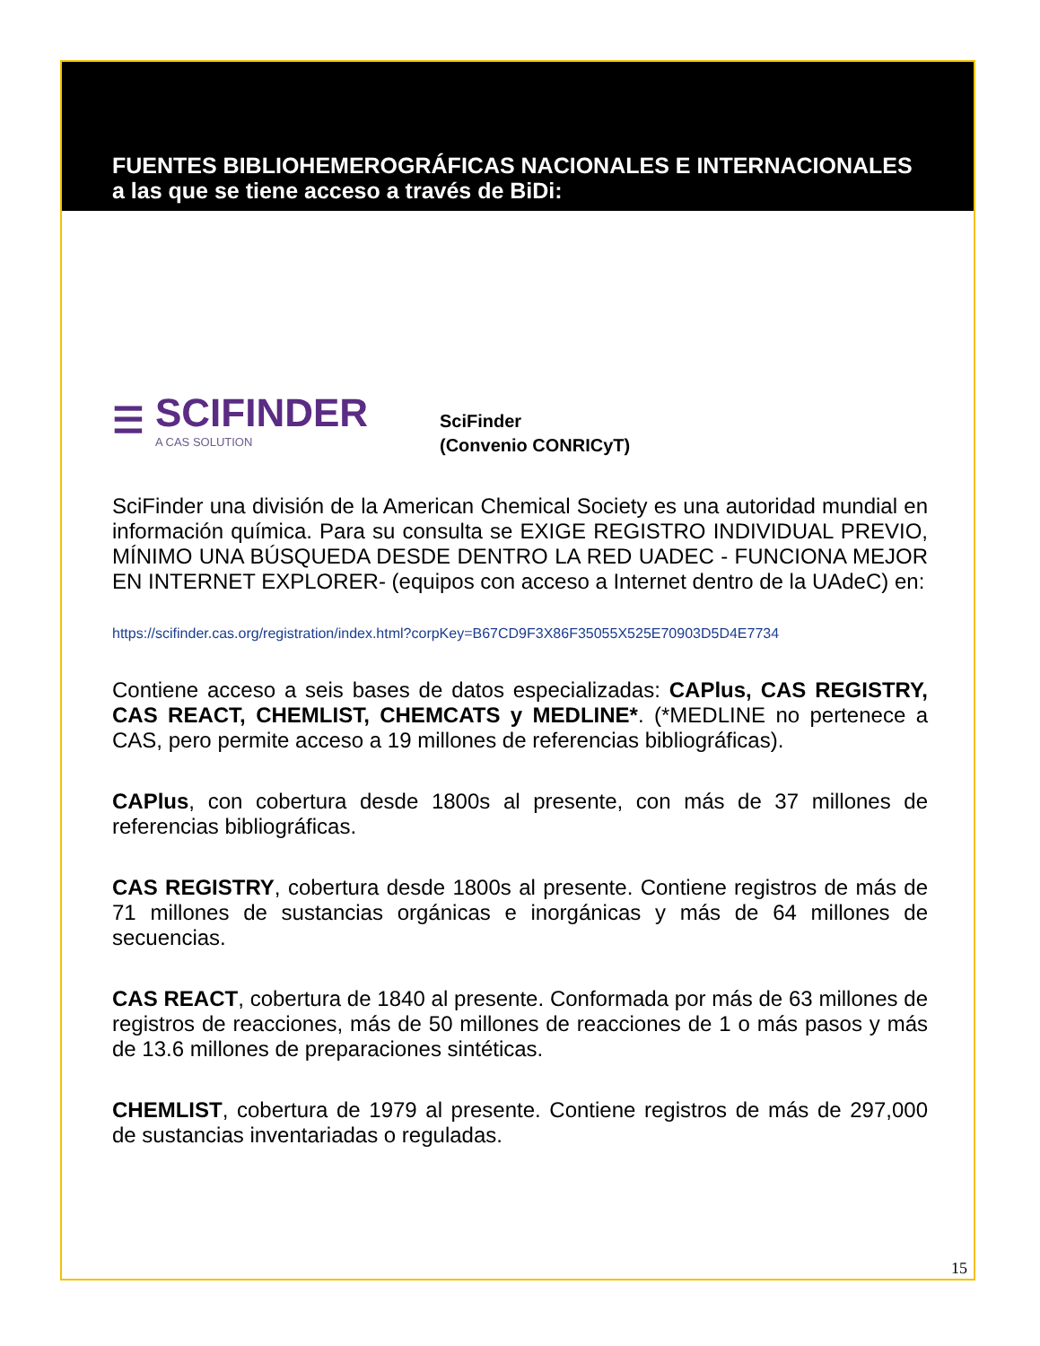FUENTES BIBLIOHEMEROGRÁFICAS NACIONALES E INTERNACIONALES a las que se tiene acceso a través de BiDi:
☰ SCIFINDER
A CAS SOLUTION
SciFinder
(Convenio CONRICyT)
SciFinder una división de la American Chemical Society es una autoridad mundial en información química. Para su consulta se EXIGE REGISTRO INDIVIDUAL PREVIO, MÍNIMO UNA BÚSQUEDA DESDE DENTRO LA RED UADEC - FUNCIONA MEJOR EN INTERNET EXPLORER- (equipos con acceso a Internet dentro de la UAdeC) en:
https://scifinder.cas.org/registration/index.html?corpKey=B67CD9F3X86F35055X525E70903D5D4E7734
Contiene acceso a seis bases de datos especializadas: CAPlus, CAS REGISTRY, CAS REACT, CHEMLIST, CHEMCATS y MEDLINE*. (*MEDLINE no pertenece a CAS, pero permite acceso a 19 millones de referencias bibliográficas).
CAPlus, con cobertura desde 1800s al presente, con más de 37 millones de referencias bibliográficas.
CAS REGISTRY, cobertura desde 1800s al presente. Contiene registros de más de 71 millones de sustancias orgánicas e inorgánicas y más de 64 millones de secuencias.
CAS REACT, cobertura de 1840 al presente. Conformada por más de 63 millones de registros de reacciones, más de 50 millones de reacciones de 1 o más pasos y más de 13.6 millones de preparaciones sintéticas.
CHEMLIST, cobertura de 1979 al presente. Contiene registros de más de 297,000 de sustancias inventariadas o reguladas.
15